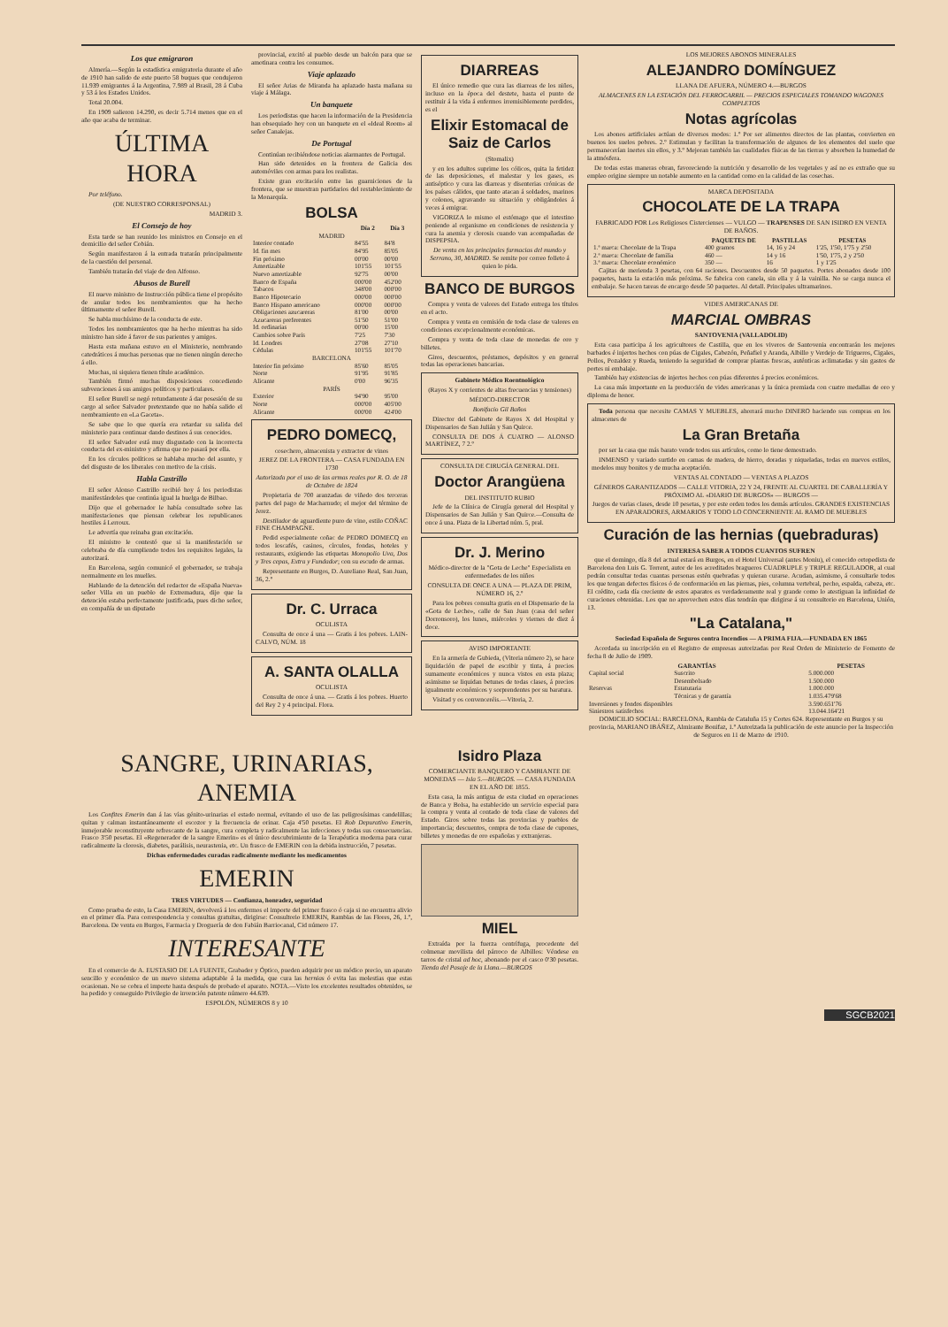Los que emigraron
Almería.—Según la estadística emigratoria durante el año de 1910 han salido de este puerto 58 buques que condujeron 11.939 emigrantes á la Argentina, 7.989 al Brasil, 28 á Cuba y 53 á los Estados Unidos.
Total 20.004.
En 1909 salieron 14.290, es decir 5.714 menos que en el año que acaba de terminar.
ÚLTIMA HORA
Por teléfono.
(DE NUESTRO CORRESPONSAL)
MADRID 3.
El Consejo de hoy
Esta tarde se han reunido los ministros en Consejo en el domicilio del señor Cobián.
Según manifestaron á la entrada tratarán principalmente de la cuestión del personal.
También tratarán del viaje de don Alfonso.
Abusos de Burell
El nuevo ministro de Instrucción pública tiene el propósito de anular todos los nombramientos que ha hecho últimamente el señor Burell.
Se habla muchísimo de la conducta de este.
Todos los nombramientos que ha hecho mientras ha sido ministro han sido á favor de sus parientes y amigos.
Hasta esta mañana estuvo en el Ministerio, nombrando catedráticos á muchas personas que no tienen ningún derecho á ello.
Muchas, ni siquiera tienen título académico.
También firmó muchas disposiciones concediendo subvenciones á sus amigos políticos y particulares.
El señor Burell se negó rotundamente á dar posesión de su cargo al señor Salvador pretextando que no había salido el nombramiento en «La Gaceta».
Se sabe que lo que quería era retardar su salida del ministerio para continuar dando destinos á sus conocidos.
El señor Salvador está muy disgustado con la incorrecta conducta del ex-ministro y afirma que no pasará por ella.
En los círculos políticos se hablaba mucho del asunto, y del disgusto de los liberales con motivo de la crisis.
Habla Castrillo
El señor Alonso Castrillo recibió hoy á los periodistas manifestándoles que continúa igual la huelga de Bilbao.
Dijo que el gobernador le había consultado sobre las manifestaciones que piensan celebrar los republicanos hostiles á Lerroux.
Le advertía que reinaba gran excitación.
El ministro le contestó que si la manifestación se celebraba de día cumpliendo todos los requisitos legales, la autorizará.
En Barcelona, según comunicó el gobernador, se trabaja normalmente en los muelles.
Hablando de la detención del redactor de «España Nueva» señor Villa en un pueblo de Extremadura, dijo que la detención estaba perfectamente justificada, pues dicho señor, en compañía de un diputado
provincial, excitó al pueblo desde un balcón para que se amotinara contra los consumos.
Viaje aplazado
El señor Arias de Miranda ha aplazado hasta mañana su viaje á Málaga.
Un banquete
Los periodistas que hacen la información de la Presidencia han obsequiado hoy con un banquete en el «Ideal Room» al señor Canalejas.
De Portugal
Continúan recibiéndose noticias alarmantes de Portugal.
Han sido detenidos en la frontera de Galicia dos automóviles con armas para los realistas.
Existe gran excitación entre las guarniciones de la frontera, que se muestran partidarios del restablecimiento de la Monarquía.
BOLSA
| | Día 2 | Día 3 |
| --- | --- | --- |
| MADRID | | |
| Interior contado | 84'55 | 84'8 |
| Id. fin mes | 84'95 | 85'05 |
| Fin próximo | 00'00 | 00'00 |
| Amortizable | 101'55 | 101'55 |
| Nuevo amortizable | 92'75 | 00'00 |
| Banco de España | 000'00 | 452'00 |
| Tabacos | 348'00 | 000'00 |
| Banco Hipotecario | 000'00 | 000'00 |
| Banco Hispano americano | 000'00 | 000'00 |
| Obligaciones azucareras | 81'00 | 00'00 |
| Azucareras preferentes | 51'50 | 51'00 |
| Id. ordinarias | 00'00 | 15'00 |
| Cambios sobre París | 7'25 | 7'30 |
| Id. Londres | 27'08 | 27'10 |
| Cédulas | 101'55 | 101'70 |
| BARCELONA | | |
| Interior fin próximo | 85'60 | 85'05 |
| Norte | 91'95 | 91'85 |
| Alicante | 0'00 | 96'35 |
| PARÍS | | |
| Exterior | 94'90 | 95'00 |
| Norte | 000'00 | 405'00 |
| Alicante | 000'00 | 424'00 |
PEDRO DOMECQ,
cosechero, almacenista y extractor de vinos
JEREZ DE LA FRONTERA — CASA FUNDADA EN 1730
Autorizada por el uso de las armas reales por R. O. de 18 de Octubre de 1824
Propietaria de 700 aranzadas de viñedo dos terceras partes del pago de Macharnudo; el mejor del término de Jerez.
Destilador de aguardiente puro de vino, estilo COÑAC FINE CHAMPAGNE.
Pedid especialmente coñac de PEDRO DOMECQ en todos loscafés, casinos, círculos, fondas, hoteles y restaurants, exigiendo las etiquetas Monopolio Uva, Dos y Tres cepas, Extra y Fundador; con su escudo de armas.
Representante en Burgos, D. Aureliano Real, San Juan, 36, 2.º
Dr. C. Urraca
OCULISTA
Consulta de once á una — Gratis á los pobres. LAIN-CALVO, NÚM. 18
A. SANTA OLALLA
OCULISTA
Consulta de once á una. — Gratis á los pobres. Huerto del Rey 2 y 4 principal. Flora.
DIARREAS
El único remedio que cura las diarreas de los niños, incluso en la época del destete, hasta el punto de restituir á la vida á enfermos irremisiblemente perdidos, es el
Elixir Estomacal de Saiz de Carlos
(Stomalix)
y en los adultos suprime los cólicos, quita la fetidez de las deposiciones, el malestar y los gases, es antiséptico y cura las diarreas y disenterias crónicas de los países cálidos, que tanto atacan á soldados, marinos y colonos, agravando su situación y obligándoles á veces á emigrar.
VIGORIZA lo mismo el estómago que el intestino poniendo al organismo en condiciones de resistencia y cura la anemia y clorosis cuando van acompañadas de DISPEPSIA.
De venta en las principales farmacias del mundo y Serrano, 30, MADRID. Se remite por correo folleto á quien lo pida.
BANCO DE BURGOS
Compra y venta de valores del Estado entrega los títulos en el acto.
Compra y venta en comisión de toda clase de valores en condiciones excepcionalmente económicas.
Compra y venta de toda clase de monedas de oro y billetes.
Giros, descuentos, préstamos, depósitos y en general todas las operaciones bancarias.
Gabinete Médico Roentnológico
(Rayos X y corrientes de altas frecuencias y tensiones)
MÉDICO-DIRECTOR
Bonifacio Gil Baños
Director del Gabinete de Rayos X del Hospital y Dispensarios de San Julián y San Quirce.
CONSULTA DE DOS Á CUATRO — ALONSO MARTÍNEZ, 7 2.º
CONSULTA DE CIRUGÍA GENERAL DEL
Doctor Arangüena
DEL INSTITUTO RUBIO
Jefe de la Clínica de Cirugía general del Hospital y Dispensarios de San Julián y San Quirce.—Consulta de once á una. Plaza de la Libertad núm. 5, pral.
Dr. J. Merino
Médico-director de la "Gota de Leche" Especialista en enfermedades de los niños
CONSULTA DE ONCE A UNA — PLAZA DE PRIM, NÚMERO 16, 2.º
Para los pobres consulta gratis en el Dispensario de la «Gota de Leche», calle de San Juan (casa del señor Dorronsoro), los lunes, miércoles y viernes de diez á doce.
AVISO IMPORTANTE
En la armería de Gubieda, (Vitoria número 2), se hace liquidación de papel de escribir y tinta, á precios sumamente económicos y nunca vistos en esta plaza; asimismo se liquidan betunes de todas clases, á precios igualmente económicos y sorprendentes por su baratura.
Visitad y os convenceréis.—Vitoria, 2.
LOS MEJORES ABONOS MINERALES
ALEJANDRO DOMÍNGUEZ
LLANA DE AFUERA, NÚMERO 4.—BURGOS
ALMACENES EN LA ESTACIÓN DEL FERROCARRIL — PRECIOS ESPECIALES TOMANDO WAGONES COMPLETOS
Notas agrícolas
Los abonos artificiales actúan de diversos modos: 1.º Por ser alimentos directos de las plantas, convierten en buenos los suelos pobres. 2.º Estimulan y facilitan la transformación de algunos de los elementos del suelo que permanecerían inertes sin ellos, y 3.º Mejoran también las cualidades físicas de las tierras y absorben la humedad de la atmósfera.
De todas estas maneras obran, favoreciendo la nutrición y desarrollo de los vegetales y así no es extraño que su empleo origine siempre un notable aumento en la cantidad como en la calidad de las cosechas.
MARCA DEPOSITADA
CHOCOLATE DE LA TRAPA
FABRICADO POR Los Religiosos Cistercienses — VULGO — TRAPENSES DE SAN ISIDRO EN VENTA DE BAÑOS.
| | PAQUETES DE | PASTILLAS | PESETAS |
| --- | --- | --- | --- |
| 1.ª marca: Chocolate de la Trapa | 400 gramos | 14, 16 y 24 | 1'25, 1'50, 1'75 y 2'50 |
| 2.ª marca: Chocolate de familia | 460 — | 14 y 16 | 1'50, 1'75, 2 y 2'50 |
| 3.ª marca: Chocolate económico | 350 — | 16 | 1 y 1'25 |
Cajitas de merienda 3 pesetas, con 64 raciones. Descuentos desde 50 paquetes. Portes abonados desde 100 paquetes, hasta la estación más próxima. Se fabrica con canela, sin ella y á la vainilla. No se carga nunca el embalaje. Se hacen tareas de encargo desde 50 paquetes. Al detall. Principales ultramarinos.
VIDES AMERICANAS DE
MARCIAL OMBRAS
SANTOVENIA (VALLADOLID)
Esta casa participa á los agricultores de Castilla, que en los viveros de Santovenia encontrarán los mejores barbados é injertos hechos con púas de Cigales, Cabezón, Peñafiel y Aranda, Albillo y Verdejo de Trigueros, Cigales, Pollos, Pozaldez y Rueda, teniendo la seguridad de comprar plantas frescas, auténticas aclimatadas y sin gastos de portes ni embalaje.
También hay existencias de injertos hechos con púas diferentes á precios económicos.
La casa más importante en la producción de vides americanas y la única premiada con cuatro medallas de oro y diploma de honor.
Toda persona que necesite CAMAS Y MUEBLES, ahorrará mucho DINERO haciendo sus compras en los almacenes de
La Gran Bretaña
por ser la casa que más barato vende todos sus artículos, como lo tiene demostrado.
INMENSO y variado surtido en camas de madera, de hierro, doradas y niqueladas, todas en nuevos estilos, modelos muy bonitos y de mucha aceptación.
VENTAS AL CONTADO — VENTAS A PLAZOS
GÉNEROS GARANTIZADOS — CALLE VITORIA, 22 Y 24, FRENTE AL CUARTEL DE CABALLERÍA Y PRÓXIMO AL «DIARIO DE BURGOS» — BURGOS —
Juegos de varias clases, desde 10 pesetas, y por este orden todos los demás artículos. GRANDES EXISTENCIAS EN APARADORES, ARMARIOS Y TODO LO CONCERNIENTE AL RAMO DE MUEBLES
Curación de las hernias (quebraduras)
INTERESA SABER A TODOS CUANTOS SUFREN
que el domingo, día 8 del actual estará en Burgos, en el Hotel Universal (antes Moniu), el conocido ortopedista de Barcelona don Luis G. Torrent, autor de los acreditados bragueros CUADRUPLE y TRIPLE REGULADOR, al cual podrán consultar todas cuantas personas estén quebradas y quieran curarse. Acudan, asimismo, á consultarle todos los que tengan defectos físicos ó de conformación en las piernas, pies, columna vertebral, pecho, espalda, cabeza, etc. El crédito, cada día creciente de estos aparatos es verdaderamente real y grande como lo atestiguan la infinidad de curaciones obtenidas. Los que no aprovechen estos días tendrán que dirigirse á su consultorio en Barcelona, Unión, 13.
"La Catalana,"
Sociedad Española de Seguros contra Incendios — A PRIMA FIJA.—FUNDADA EN 1865
Acordada su inscripción en el Registro de empresas autorizadas por Real Orden de Ministerio de Fomento de fecha 8 de Julio de 1909.
| GARANTÍAS | | PESETAS |
| --- | --- | --- |
| Capital social | Suscrito | 5.000.000 |
| | Desembolsado | 1.500.000 |
| Reservas | Estatutaria | 1.000.000 |
| | Técnicas y de garantía | 1.035.479'68 |
| Inversiones y fondos disponibles | | 3.590.651'76 |
| Siniestros satisfechos | | 13.044.164'21 |
DOMICILIO SOCIAL: BARCELONA, Rambla de Cataluña 15 y Cortes 624. Representante en Burgos y su provincia, MARIANO IBÁÑEZ, Almirante Bonifaz, 1.º Autorizada la publicación de este anuncio por la Inspección de Seguros en 11 de Marzo de 1910.
SANGRE, URINARIAS, ANEMIA
Los Confites Emerin dan á las vías génito-urinarias el estado normal, evitando el uso de las peligrosísimas candelillas; quitan y calman instantáneamente el escozor y la frecuencia de orinar. Caja 4'50 pesetas. El Rob Depurativo Emerin, inmejorable reconstituyente refrescante de la sangre, cura completa y radicalmente las infecciones y todas sus consecuencias. Frasco 3'50 pesetas. El «Regenerador de la sangre Emerin» es el único descubrimiento de la Terapéutica moderna para curar radicalmente la clorosis, diabetes, parálisis, neurastenia, etc. Un frasco de EMERIN con la debida instrucción, 7 pesetas.
Dichas enfermedades curadas radicalmente mediante los medicamentos
EMERIN
TRES VIRTUDES — Confianza, honradez, seguridad
Como prueba de esto, la Casa EMERIN, devolverá á los enfermos el importe del primer frasco ó caja si no encuentra alivio en el primer día. Para correspondencia y consultas gratuitas, dirigirse: Consultorio EMERIN, Ramblas de las Flores, 26, 1.º, Barcelona. De venta en Burgos, Farmacia y Droguería de don Fabián Barriocanal, Cid número 17.
INTERESANTE
En el comercio de A. EUSTASIO DE LA FUENTE, Grabador y Óptico, pueden adquirir por un módico precio, un aparato sencillo y económico de un nuevo sistema adaptable á la medida, que cura las hernias ó evita las molestias que estas ocasionan. No se cobra el importe hasta después de probado el aparato. NOTA.—Visto los excelentes resultados obtenidos, se ha pedido y conseguido Privilegio de invención patente número 44.639.
ESPOLÓN, NÚMEROS 8 y 10
Isidro Plaza
COMERCIANTE BANQUERO Y CAMBIANTE DE MONEDAS — Isla 5.—BURGOS. — CASA FUNDADA EN EL AÑO DE 1855.
Esta casa, la más antigua de esta ciudad en operaciones de Banca y Bolsa, ha establecido un servicio especial para la compra y venta al contado de toda clase de valores del Estado. Giros sobre todas las provincias y pueblos de importancia; descuentos, compra de toda clase de cupones, billetes y monedas de oro españolas y extranjeras.
MIEL
Extraída por la fuerza centrífuga, procedente del colmenar movilista del párroco de Albillos: Véndese en tarros de cristal ad hoc, abonando por el casco 0'30 pesetas. Tienda del Pasaje de la Llana.—BURGOS
SGCB2021